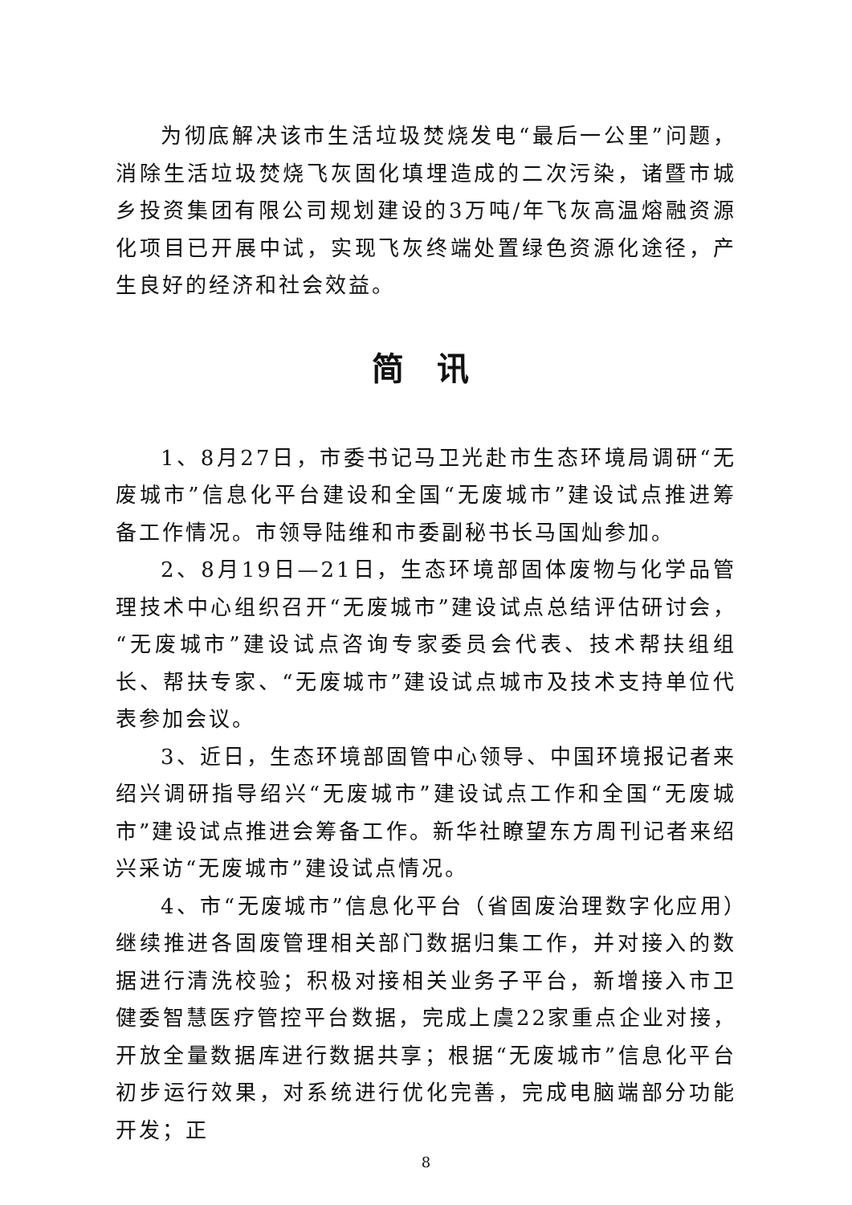为彻底解决该市生活垃圾焚烧发电“最后一公里”问题，消除生活垃圾焚烧飞灰固化填埋造成的二次污染，诸暨市城乡投资集团有限公司规划建设的3万吨/年飞灰高温熔融资源化项目已开展中试，实现飞灰终端处置绿色资源化途径，产生良好的经济和社会效益。
简 讯
1、8月27日，市委书记马卫光赴市生态环境局调研“无废城市”信息化平台建设和全国“无废城市”建设试点推进筹备工作情况。市领导陆维和市委副秘书长马国灿参加。
2、8月19日—21日，生态环境部固体废物与化学品管理技术中心组织召开“无废城市”建设试点总结评估研讨会，“无废城市”建设试点咨询专家委员会代表、技术帮扶组组长、帮扶专家、“无废城市”建设试点城市及技术支持单位代表参加会议。
3、近日，生态环境部固管中心领导、中国环境报记者来绍兴调研指导绍兴“无废城市”建设试点工作和全国“无废城市”建设试点推进会筹备工作。新华社瞭望东方周刊记者来绍兴采访“无废城市”建设试点情况。
4、市“无废城市”信息化平台（省固废治理数字化应用）继续推进各固废管理相关部门数据归集工作，并对接入的数据进行清洗校验；积极对接相关业务子平台，新增接入市卫健委智慧医疗管控平台数据，完成上虞22家重点企业对接，开放全量数据库进行数据共享；根据“无废城市”信息化平台初步运行效果，对系统进行优化完善，完成电脑端部分功能开发；正
8